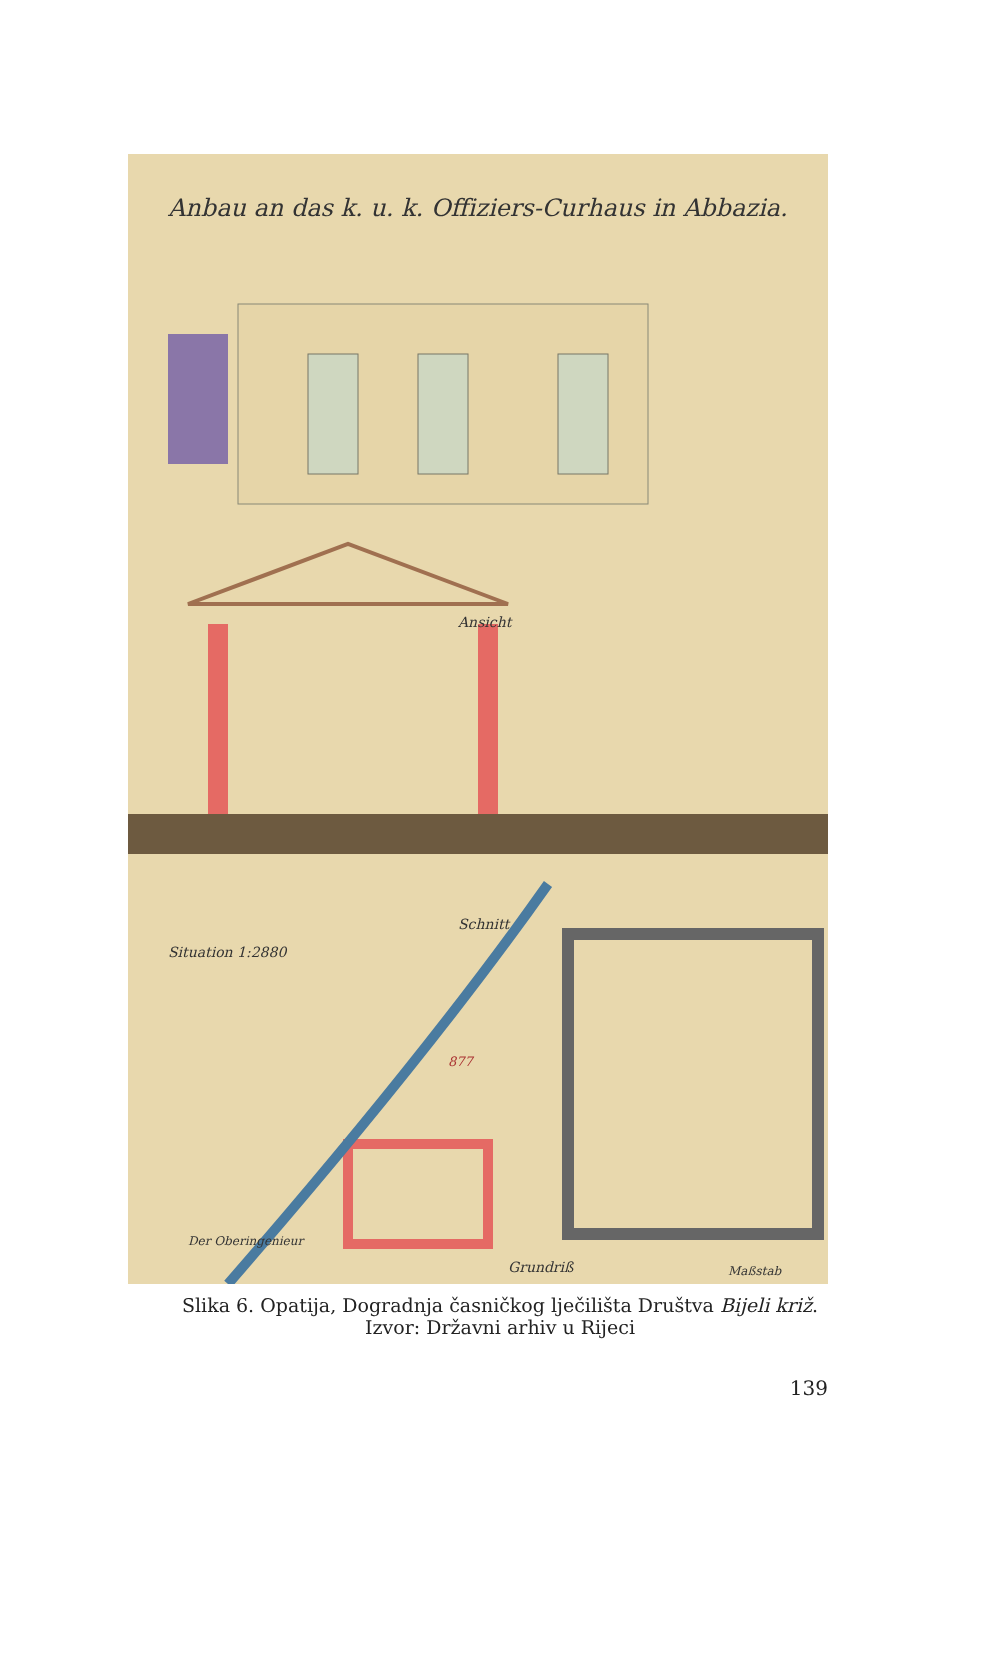Anbau an das k. u. k. Offiziers-Curhaus in Abbazia.
Ansicht
Schnitt
Situation 1:2880
877
Der Oberingenieur
Grundriß Maßstab
Slika 6. Opatija, Dogradnja časničkog lječilišta Društva Bijeli križ.
Izvor: Državni arhiv u Rijeci
139